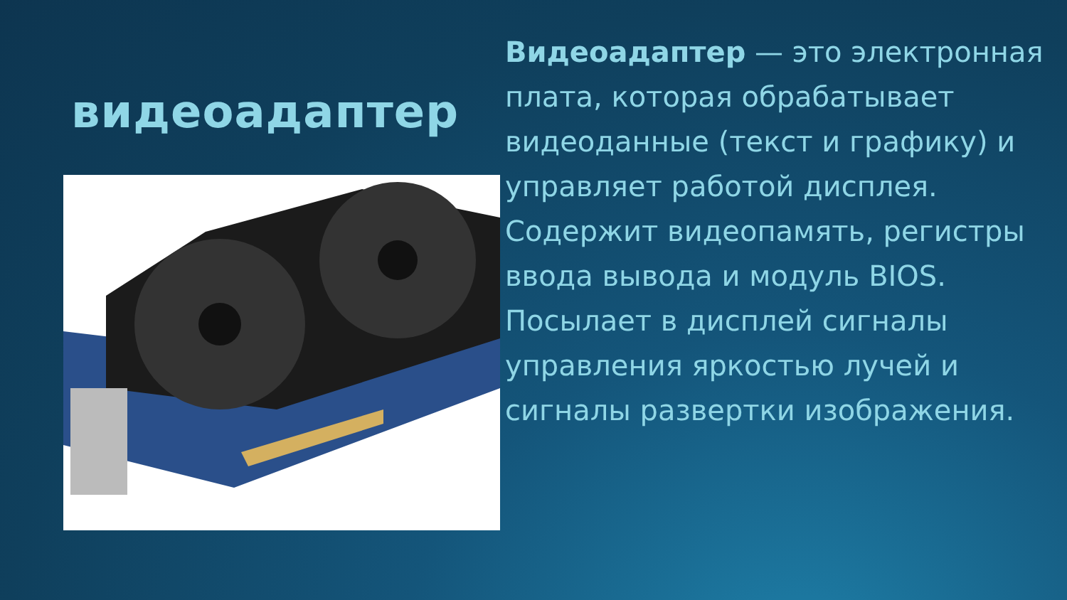видеоадаптер
Видеоадаптер — это электронная плата, которая обрабатывает видеоданные (текст и графику) и управляет работой дисплея. Содержит видеопамять, регистры ввода вывода и модуль BIOS. Посылает в дисплей сигналы управления яркостью лучей и сигналы развертки изображения.